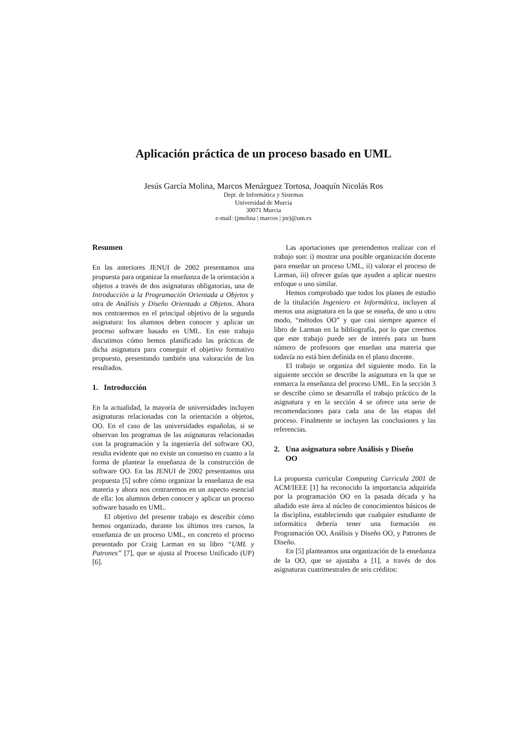Aplicación práctica de un proceso basado en UML
Jesús García Molina, Marcos Menárguez Tortosa, Joaquín Nicolás Ros
Dept. de Informática y Sistemas
Universidad de Murcia
30071 Murcia
e-mail: (jmolina | marcos | jnr)@um.es
Resumen
En las anteriores JENUI de 2002 presentamos una propuesta para organizar la enseñanza de la orientación a objetos a través de dos asignaturas obligatorias, una de Introducción a la Programación Orientada a Objetos y otra de Análisis y Diseño Orientado a Objetos. Ahora nos centraremos en el principal objetivo de la segunda asignatura: los alumnos deben conocer y aplicar un proceso software basado en UML. En este trabajo discutimos cómo hemos planificado las prácticas de dicha asignatura para conseguir el objetivo formativo propuesto, presentando también una valoración de los resultados.
1. Introducción
En la actualidad, la mayoría de universidades incluyen asignaturas relacionadas con la orientación a objetos, OO. En el caso de las universidades españolas, si se observan los programas de las asignaturas relacionadas con la programación y la ingeniería del software OO, resulta evidente que no existe un consenso en cuanto a la forma de plantear la enseñanza de la construcción de software OO. En las JENUI de 2002 presentamos una propuesta [5] sobre cómo organizar la enseñanza de esa materia y ahora nos centraremos en un aspecto esencial de ella: los alumnos deben conocer y aplicar un proceso software basado en UML.
El objetivo del presente trabajo es describir cómo hemos organizado, durante los últimos tres cursos, la enseñanza de un proceso UML, en concreto el proceso presentado por Craig Larman en su libro “UML y Patrones” [7], que se ajusta al Proceso Unificado (UP) [6].
Las aportaciones que pretendemos realizar con el trabajo son: i) mostrar una posible organización docente para enseñar un proceso UML, ii) valorar el proceso de Larman, iii) ofrecer guías que ayuden a aplicar nuestro enfoque o uno similar.
Hemos comprobado que todos los planes de estudio de la titulación Ingeniero en Informática, incluyen al menos una asignatura en la que se enseña, de uno u otro modo, “métodos OO” y que casi siempre aparece el libro de Larman en la bibliografía, por lo que creemos que este trabajo puede ser de interés para un buen número de profesores que enseñan una materia que todavía no está bien definida en el plano docente.
El trabajo se organiza del siguiente modo. En la siguiente sección se describe la asignatura en la que se enmarca la enseñanza del proceso UML. En la sección 3 se describe cómo se desarrolla el trabajo práctico de la asignatura y en la sección 4 se ofrece una serie de recomendaciones para cada una de las etapas del proceso. Finalmente se incluyen las conclusiones y las referencias.
2. Una asignatura sobre Análisis y Diseño
OO
La propuesta curricular Computing Curricula 2001 de ACM/IEEE [1] ha reconocido la importancia adquirida por la programación OO en la pasada década y ha añadido este área al núcleo de conocimientos básicos de la disciplina, estableciendo que cualquier estudiante de informática debería tener una formación en Programación OO, Análisis y Diseño OO, y Patrones de Diseño.
En [5] planteamos una organización de la enseñanza de la OO, que se ajustaba a [1], a través de dos asignaturas cuatrimestrales de seis créditos: